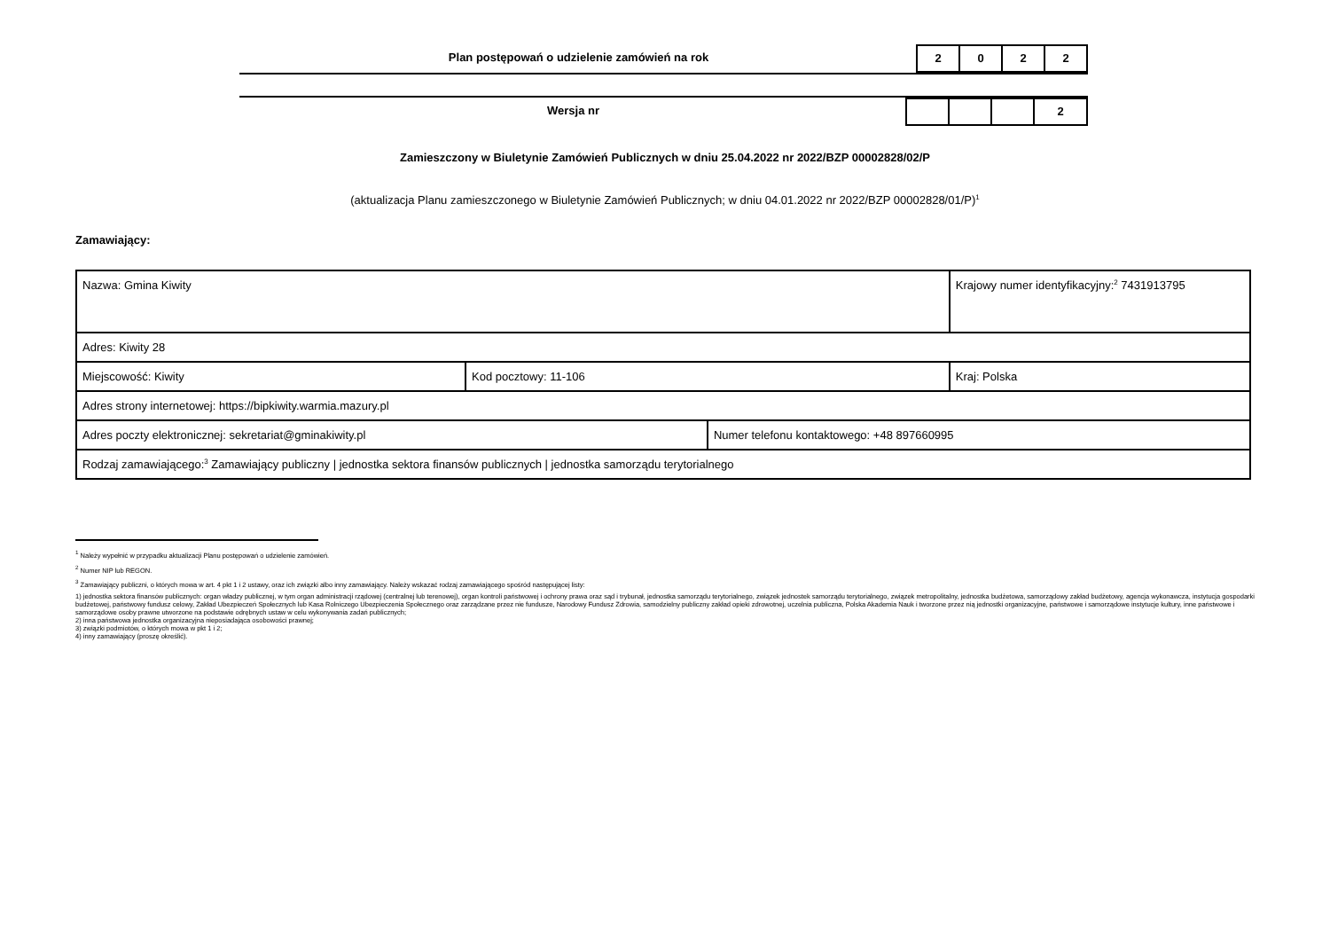Plan postępowań o udzielenie zamówień na rok
2 0 2 2
Wersja nr
2
Zamieszczony w Biuletynie Zamówień Publicznych w dniu 25.04.2022 nr 2022/BZP 00002828/02/P
(aktualizacja Planu zamieszczonego w Biuletynie Zamówień Publicznych; w dniu 04.01.2022 nr 2022/BZP 00002828/01/P)<sup>1</sup>
Zamawiający:
| Nazwa: Gmina Kiwity | | | Krajowy numer identyfikacyjny:<sup>2</sup> 7431913795 |
| Adres: Kiwity 28 | | | |
| Miejscowość: Kiwity | Kod pocztowy: 11-106 | | Kraj: Polska |
| Adres strony internetowej: https://bipkiwity.warmia.mazury.pl | | | |
| Adres poczty elektronicznej: sekretariat@gminakiwity.pl | | Numer telefonu kontaktowego: +48 897660995 | |
| Rodzaj zamawiającego:<sup>3</sup> Zamawiający publiczny / jednostka sektora finansów publicznych / jednostka samorządu terytorialnego | | | |
<sup>1</sup> Należy wypełnić w przypadku aktualizacji Planu postępowań o udzielenie zamówień.
<sup>2</sup> Numer NIP lub REGON.
<sup>3</sup> Zamawiający publiczni, o których mowa w art. 4 pkt 1 i 2 ustawy, oraz ich związki albo inny zamawiający. Należy wskazać rodzaj zamawiającego spośród następującej listy:
1) jednostka sektora finansów publicznych: organ władzy publicznej, w tym organ administracji rządowej (centralnej lub terenowej), organ kontroli państwowej i ochrony prawa oraz sąd i trybunał, jednostka samorządu terytorialnego, związek jednostek samorządu terytorialnego, związek metropolitalny, jednostka budżetowa, samorządowy zakład budżetowy, agencja wykonawcza, instytucja gospodarki budżetowej, państwowy fundusz celowy, Zakład Ubezpieczeń Społecznych lub Kasa Rolniczego Ubezpieczenia Społecznego oraz zarządzane przez nie fundusze, Narodowy Fundusz Zdrowia, samodzielny publiczny zakład opieki zdrowotnej, uczelnia publiczna, Polska Akademia Nauk i tworzone przez nią jednostki organizacyjne, państwowe i samorządowe instytucje kultury, inne państwowe i samorządowe osoby prawne utworzone na podstawie odrębnych ustaw w celu wykonywania zadań publicznych;
2) inna państwowa jednostka organizacyjna nieposiadająca osobowości prawnej;
3) związki podmiotów, o których mowa w pkt 1 i 2;
4) inny zamawiający (proszę określić).